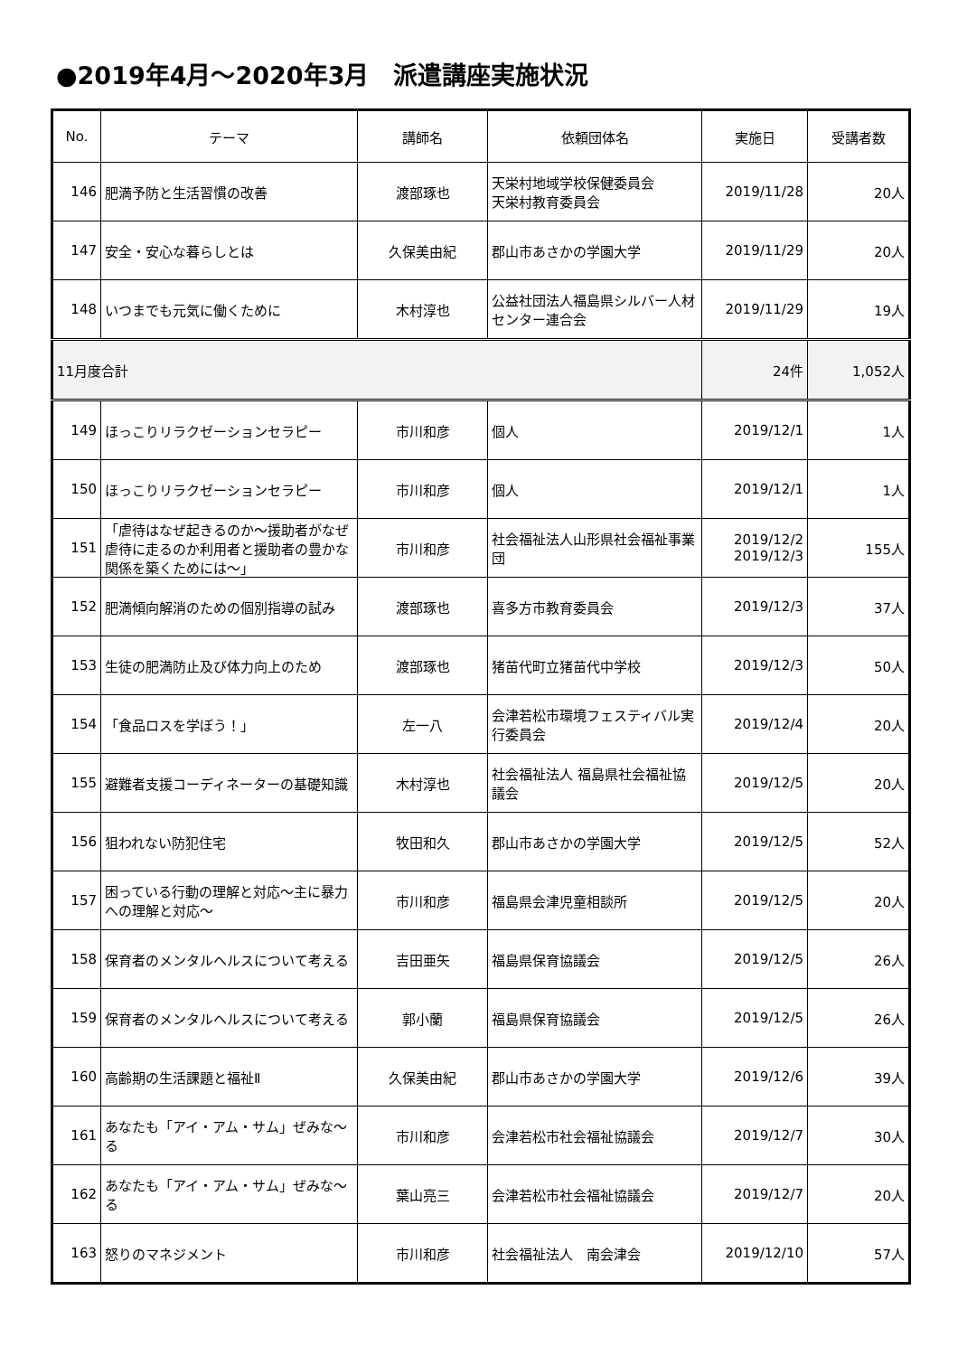●2019年4月～2020年3月　派遣講座実施状況
| No. | テーマ | 講師名 | 依頼団体名 | 実施日 | 受講者数 |
| --- | --- | --- | --- | --- | --- |
| 146 | 肥満予防と生活習慣の改善 | 渡部琢也 | 天栄村地域学校保健委員会 天栄村教育委員会 | 2019/11/28 | 20人 |
| 147 | 安全・安心な暮らしとは | 久保美由紀 | 郡山市あさかの学園大学 | 2019/11/29 | 20人 |
| 148 | いつまでも元気に働くために | 木村淳也 | 公益社団法人福島県シルバー人材センター連合会 | 2019/11/29 | 19人 |
| 11月度合計 | | | | 24件 | 1,052人 |
| 149 | ほっこりリラクゼーションセラピー | 市川和彦 | 個人 | 2019/12/1 | 1人 |
| 150 | ほっこりリラクゼーションセラピー | 市川和彦 | 個人 | 2019/12/1 | 1人 |
| 151 | 「虐待はなぜ起きるのか～援助者がなぜ虐待に走るのか利用者と援助者の豊かな関係を築くためには～」 | 市川和彦 | 社会福祉法人山形県社会福祉事業団 | 2019/12/2 2019/12/3 | 155人 |
| 152 | 肥満傾向解消のための個別指導の試み | 渡部琢也 | 喜多方市教育委員会 | 2019/12/3 | 37人 |
| 153 | 生徒の肥満防止及び体力向上のため | 渡部琢也 | 猪苗代町立猪苗代中学校 | 2019/12/3 | 50人 |
| 154 | 「食品ロスを学ぼう！」 | 左一八 | 会津若松市環境フェスティバル実行委員会 | 2019/12/4 | 20人 |
| 155 | 避難者支援コーディネーターの基礎知識 | 木村淳也 | 社会福祉法人 福島県社会福祉協議会 | 2019/12/5 | 20人 |
| 156 | 狙われない防犯住宅 | 牧田和久 | 郡山市あさかの学園大学 | 2019/12/5 | 52人 |
| 157 | 困っている行動の理解と対応～主に暴力への理解と対応～ | 市川和彦 | 福島県会津児童相談所 | 2019/12/5 | 20人 |
| 158 | 保育者のメンタルヘルスについて考える | 吉田亜矢 | 福島県保育協議会 | 2019/12/5 | 26人 |
| 159 | 保育者のメンタルヘルスについて考える | 郭小蘭 | 福島県保育協議会 | 2019/12/5 | 26人 |
| 160 | 高齢期の生活課題と福祉Ⅱ | 久保美由紀 | 郡山市あさかの学園大学 | 2019/12/6 | 39人 |
| 161 | あなたも「アイ・アム・サム」ぜみな～る | 市川和彦 | 会津若松市社会福祉協議会 | 2019/12/7 | 30人 |
| 162 | あなたも「アイ・アム・サム」ぜみな～る | 葉山亮三 | 会津若松市社会福祉協議会 | 2019/12/7 | 20人 |
| 163 | 怒りのマネジメント | 市川和彦 | 社会福祉法人 南会津会 | 2019/12/10 | 57人 |